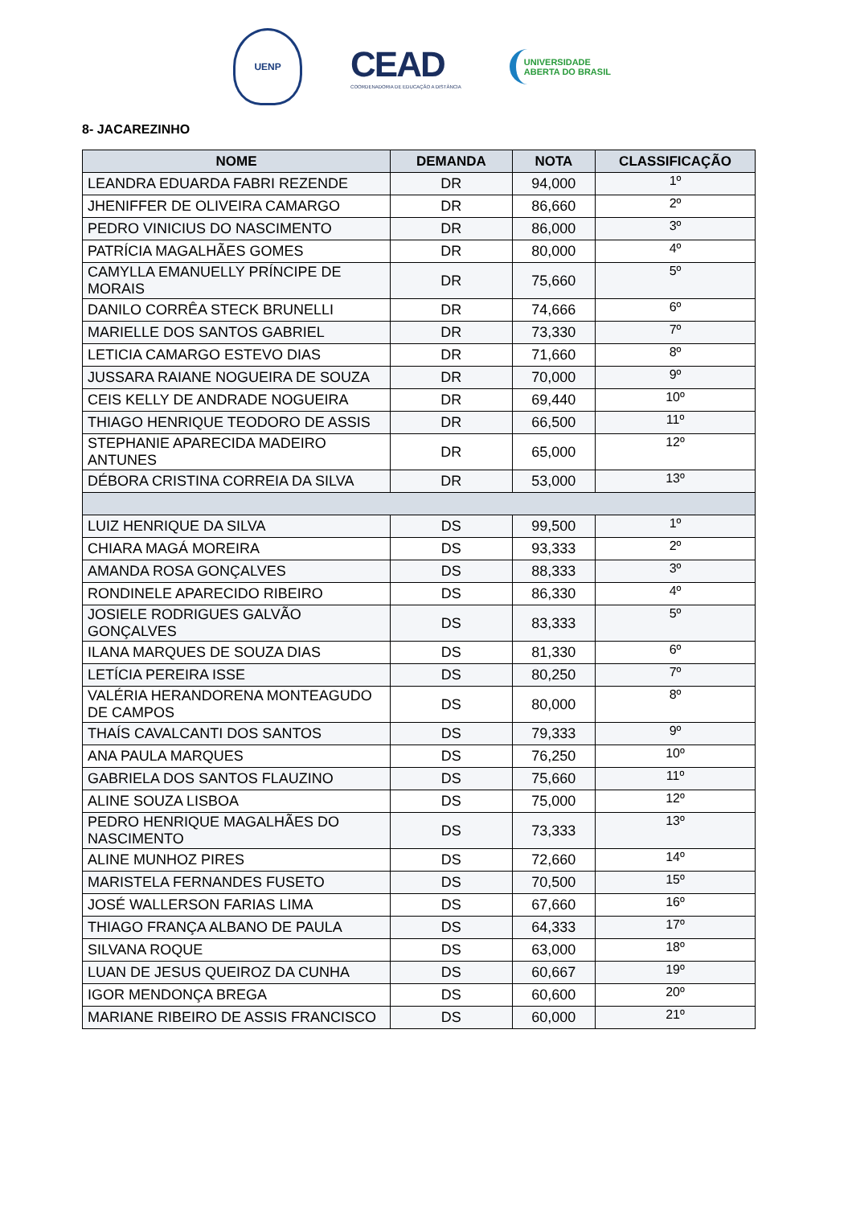UENP
CEAD
COORDENADORIA DE EDUCAÇÃO A DISTÂNCIA
UNIVERSIDADE
ABERTA DO BRASIL
8- JACAREZINHO
| NOME | DEMANDA | NOTA | CLASSIFICAÇÃO |
| --- | --- | --- | --- |
| LEANDRA EDUARDA FABRI REZENDE | DR | 94,000 | 1º |
| JHENIFFER DE OLIVEIRA CAMARGO | DR | 86,660 | 2º |
| PEDRO VINICIUS DO NASCIMENTO | DR | 86,000 | 3º |
| PATRÍCIA MAGALHÃES GOMES | DR | 80,000 | 4º |
| CAMYLLA EMANUELLY PRÍNCIPE DE MORAIS | DR | 75,660 | 5º |
| DANILO CORRÊA STECK BRUNELLI | DR | 74,666 | 6º |
| MARIELLE DOS SANTOS GABRIEL | DR | 73,330 | 7º |
| LETICIA CAMARGO ESTEVO DIAS | DR | 71,660 | 8º |
| JUSSARA RAIANE NOGUEIRA DE SOUZA | DR | 70,000 | 9º |
| CEIS KELLY DE ANDRADE NOGUEIRA | DR | 69,440 | 10º |
| THIAGO HENRIQUE TEODORO DE ASSIS | DR | 66,500 | 11º |
| STEPHANIE APARECIDA MADEIRO ANTUNES | DR | 65,000 | 12º |
| DÉBORA CRISTINA CORREIA DA SILVA | DR | 53,000 | 13º |
| LUIZ HENRIQUE DA SILVA | DS | 99,500 | 1º |
| CHIARA MAGÁ MOREIRA | DS | 93,333 | 2º |
| AMANDA ROSA GONÇALVES | DS | 88,333 | 3º |
| RONDINELE APARECIDO RIBEIRO | DS | 86,330 | 4º |
| JOSIELE RODRIGUES GALVÃO GONÇALVES | DS | 83,333 | 5º |
| ILANA MARQUES DE SOUZA DIAS | DS | 81,330 | 6º |
| LETÍCIA PEREIRA ISSE | DS | 80,250 | 7º |
| VALÉRIA HERANDORENA MONTEAGUDO DE CAMPOS | DS | 80,000 | 8º |
| THAÍS CAVALCANTI DOS SANTOS | DS | 79,333 | 9º |
| ANA PAULA MARQUES | DS | 76,250 | 10º |
| GABRIELA DOS SANTOS FLAUZINO | DS | 75,660 | 11º |
| ALINE SOUZA LISBOA | DS | 75,000 | 12º |
| PEDRO HENRIQUE MAGALHÃES DO NASCIMENTO | DS | 73,333 | 13º |
| ALINE MUNHOZ PIRES | DS | 72,660 | 14º |
| MARISTELA FERNANDES FUSETO | DS | 70,500 | 15º |
| JOSÉ WALLERSON FARIAS LIMA | DS | 67,660 | 16º |
| THIAGO FRANÇA ALBANO DE PAULA | DS | 64,333 | 17º |
| SILVANA ROQUE | DS | 63,000 | 18º |
| LUAN DE JESUS QUEIROZ DA CUNHA | DS | 60,667 | 19º |
| IGOR MENDONÇA BREGA | DS | 60,600 | 20º |
| MARIANE RIBEIRO DE ASSIS FRANCISCO | DS | 60,000 | 21º |